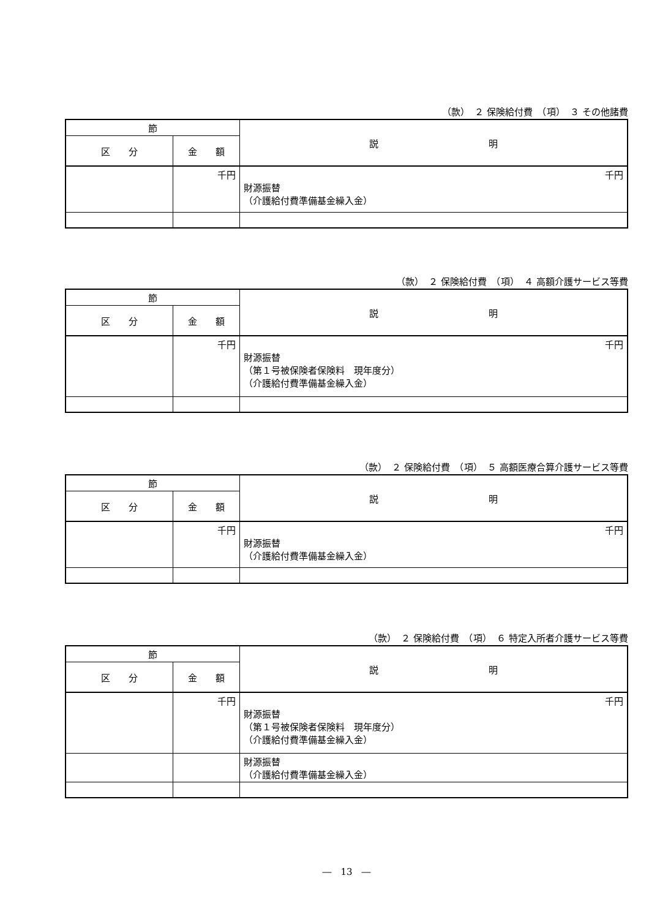（款）　２ 保険給付費　（項）　３ その他諸費
| 節 | | 説 明 |
| --- | --- | --- |
| 区 分 | 金 額 | |
| | 千円 | 千円 財源振替 （介護給付費準備基金繰入金） |
（款）　２ 保険給付費　（項）　４ 高額介護サービス等費
| 節 | | 説 明 |
| --- | --- | --- |
| 区 分 | 金 額 | |
| | 千円 | 千円 財源振替 （第１号被保険者保険料 現年度分） （介護給付費準備基金繰入金） |
（款）　２ 保険給付費　（項）　５ 高額医療合算介護サービス等費
| 節 | | 説 明 |
| --- | --- | --- |
| 区 分 | 金 額 | |
| | 千円 | 千円 財源振替 （介護給付費準備基金繰入金） |
（款）　２ 保険給付費　（項）　６ 特定入所者介護サービス等費
| 節 | | 説 明 |
| --- | --- | --- |
| 区 分 | 金 額 | |
| | 千円 | 千円 財源振替 （第１号被保険者保険料 現年度分） （介護給付費準備基金繰入金） |
| | | 財源振替 （介護給付費準備基金繰入金） |
―　13　―